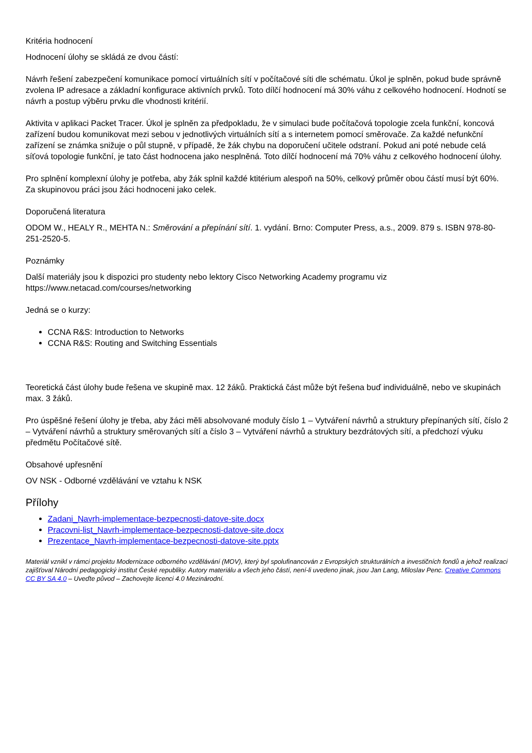Kritéria hodnocení
Hodnocení úlohy se skládá ze dvou částí:
Návrh řešení zabezpečení komunikace pomocí virtuálních sítí v počítačové síti dle schématu. Úkol je splněn, pokud bude správně zvolena IP adresace a základní konfigurace aktivních prvků. Toto dílčí hodnocení má 30% váhu z celkového hodnocení. Hodnotí se návrh a postup výběru prvku dle vhodnosti kritérií.
Aktivita v aplikaci Packet Tracer. Úkol je splněn za předpokladu, že v simulaci bude počítačová topologie zcela funkční, koncová zařízení budou komunikovat mezi sebou v jednotlivých virtuálních sítí a s internetem pomocí směrovače. Za každé nefunkční zařízení se známka snižuje o půl stupně, v případě, že žák chybu na doporučení učitele odstraní. Pokud ani poté nebude celá síťová topologie funkční, je tato část hodnocena jako nesplněná. Toto dílčí hodnocení má 70% váhu z celkového hodnocení úlohy.
Pro splnění komplexní úlohy je potřeba, aby žák splnil každé ktitérium alespoň na 50%, celkový průměr obou částí musí být 60%. Za skupinovou práci jsou žáci hodnoceni jako celek.
Doporučená literatura
ODOM W., HEALY R., MEHTA N.: Směrování a přepínání sítí. 1. vydání. Brno: Computer Press, a.s., 2009. 879 s. ISBN 978-80-251-2520-5.
Poznámky
Další materiály jsou k dispozici pro studenty nebo lektory Cisco Networking Academy programu viz https://www.netacad.com/courses/networking
Jedná se o kurzy:
CCNA R&S: Introduction to Networks
CCNA R&S: Routing and Switching Essentials
Teoretická část úlohy bude řešena ve skupině max. 12 žáků. Praktická část může být řešena buď individuálně, nebo ve skupinách max. 3 žáků.
Pro úspěšné řešení úlohy je třeba, aby žáci měli absolvované moduly číslo 1 – Vytváření návrhů a struktury přepínaných sítí, číslo 2 – Vytváření návrhů a struktury směrovaných sítí a číslo 3 – Vytváření návrhů a struktury bezdrátových sítí, a předchozí výuku předmětu Počítačové sítě.
Obsahové upřesnění
OV NSK - Odborné vzdělávání ve vztahu k NSK
Přílohy
Zadani_Navrh-implementace-bezpecnosti-datove-site.docx
Pracovni-list_Navrh-implementace-bezpecnosti-datove-site.docx
Prezentace_Navrh-implementace-bezpecnosti-datove-site.pptx
Materiál vznikl v rámci projektu Modernizace odborného vzdělávání (MOV), který byl spolufinancován z Evropských strukturálních a investičních fondů a jehož realizaci zajišťoval Národní pedagogický institut České republiky. Autory materiálu a všech jeho částí, není-li uvedeno jinak, jsou Jan Lang, Miloslav Penc. Creative Commons CC BY SA 4.0 – Uveďte původ – Zachovejte licenci 4.0 Mezinárodní.